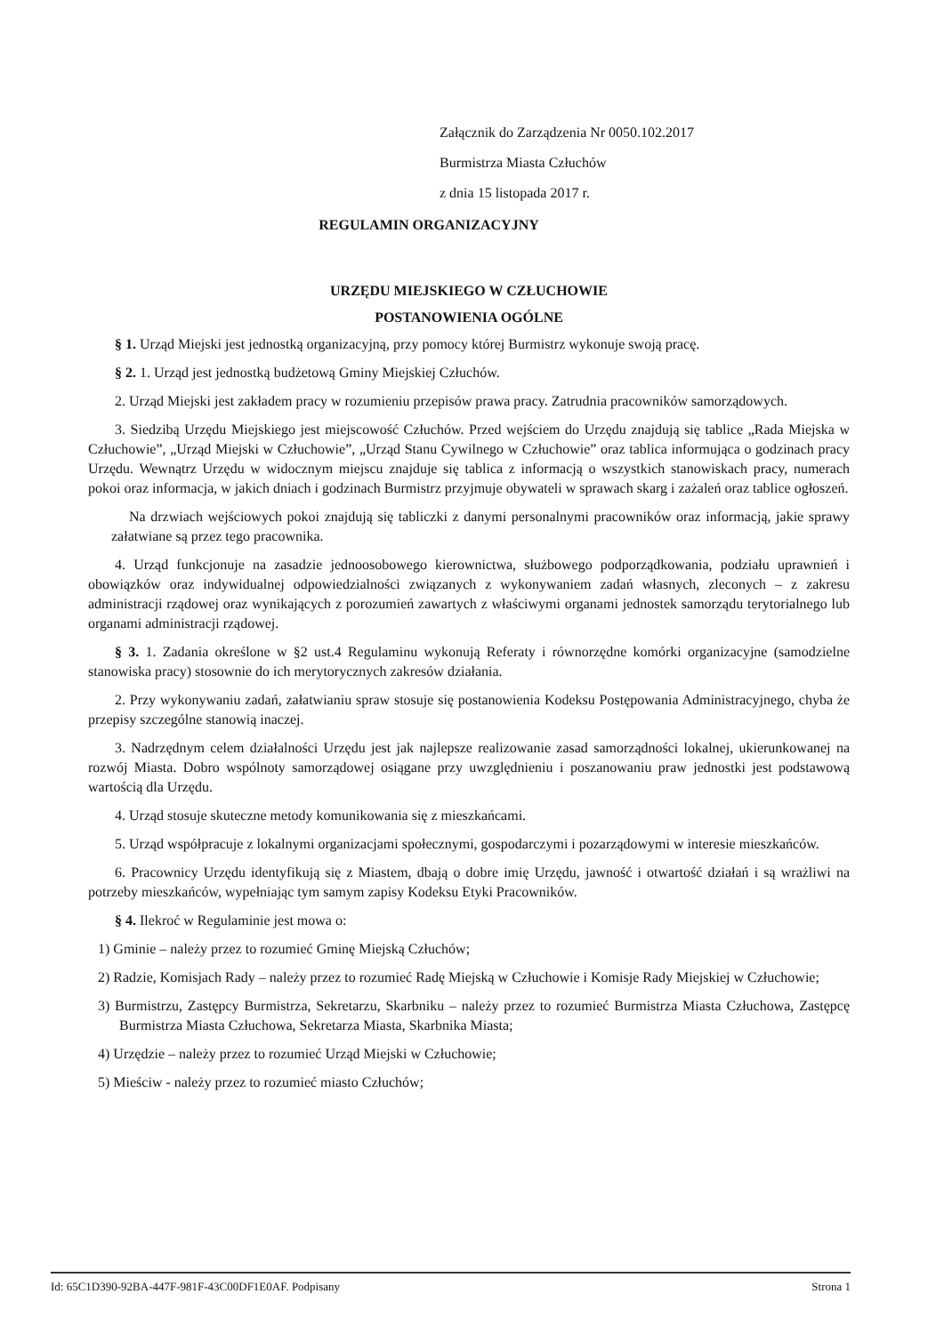Załącznik do Zarządzenia Nr 0050.102.2017
Burmistrza Miasta Człuchów
z dnia 15 listopada 2017 r.
REGULAMIN ORGANIZACYJNY
URZĘDU MIEJSKIEGO W CZŁUCHOWIE
POSTANOWIENIA OGÓLNE
§ 1. Urząd Miejski jest jednostką organizacyjną, przy pomocy której Burmistrz wykonuje swoją pracę.
§ 2. 1. Urząd jest jednostką budżetową Gminy Miejskiej Człuchów.
2. Urząd Miejski jest zakładem pracy w rozumieniu przepisów prawa pracy. Zatrudnia pracowników samorządowych.
3. Siedzibą Urzędu Miejskiego jest miejscowość Człuchów. Przed wejściem do Urzędu znajdują się tablice „Rada Miejska w Człuchowie”, „Urząd Miejski w Człuchowie”, „Urząd Stanu Cywilnego w Człuchowie” oraz tablica informująca o godzinach pracy Urzędu. Wewnątrz Urzędu w widocznym miejscu znajduje się tablica z informacją o wszystkich stanowiskach pracy, numerach pokoi oraz informacja, w jakich dniach i godzinach Burmistrz przyjmuje obywateli w sprawach skarg i zażaleń oraz tablice ogłoszeń.
Na drzwiach wejściowych pokoi znajdują się tabliczki z danymi personalnymi pracowników oraz informacją, jakie sprawy załatwiane są przez tego pracownika.
4. Urząd funkcjonuje na zasadzie jednoosobowego kierownictwa, służbowego podporządkowania, podziału uprawnień i obowiązków oraz indywidualnej odpowiedzialności związanych z wykonywaniem zadań własnych, zleconych – z zakresu administracji rządowej oraz wynikających z porozumień zawartych z właściwymi organami jednostek samorządu terytorialnego lub organami administracji rządowej.
§ 3. 1. Zadania określone w §2 ust.4 Regulaminu wykonują Referaty i równorzędne komórki organizacyjne (samodzielne stanowiska pracy) stosownie do ich merytorycznych zakresów działania.
2. Przy wykonywaniu zadań, załatwianiu spraw stosuje się postanowienia Kodeksu Postępowania Administracyjnego, chyba że przepisy szczególne stanowią inaczej.
3. Nadrzędnym celem działalności Urzędu jest jak najlepsze realizowanie zasad samorządności lokalnej, ukierunkowanej na rozwój Miasta. Dobro wspólnoty samorządowej osiągane przy uwzględnieniu i poszanowaniu praw jednostki jest podstawową wartością dla Urzędu.
4. Urząd stosuje skuteczne metody komunikowania się z mieszkańcami.
5. Urząd współpracuje z lokalnymi organizacjami społecznymi, gospodarczymi i pozarządowymi w interesie mieszkańców.
6. Pracownicy Urzędu identyfikują się z Miastem, dbają o dobre imię Urzędu, jawność i otwartość działań i są wrażliwi na potrzeby mieszkańców, wypełniając tym samym zapisy Kodeksu Etyki Pracowników.
§ 4. Ilekroć w Regulaminie jest mowa o:
1) Gminie – należy przez to rozumieć Gminę Miejską Człuchów;
2) Radzie, Komisjach Rady – należy przez to rozumieć Radę Miejską w Człuchowie i Komisje Rady Miejskiej w Człuchowie;
3) Burmistrzu, Zastępcy Burmistrza, Sekretarzu, Skarbniku – należy przez to rozumieć Burmistrza Miasta Człuchowa, Zastępcę Burmistrza Miasta Człuchowa, Sekretarza Miasta, Skarbnika Miasta;
4) Urzędzie – należy przez to rozumieć Urząd Miejski w Człuchowie;
5) Mieściw - należy przez to rozumieć miasto Człuchów;
Id: 65C1D390-92BA-447F-981F-43C00DF1E0AF. Podpisany Strona 1